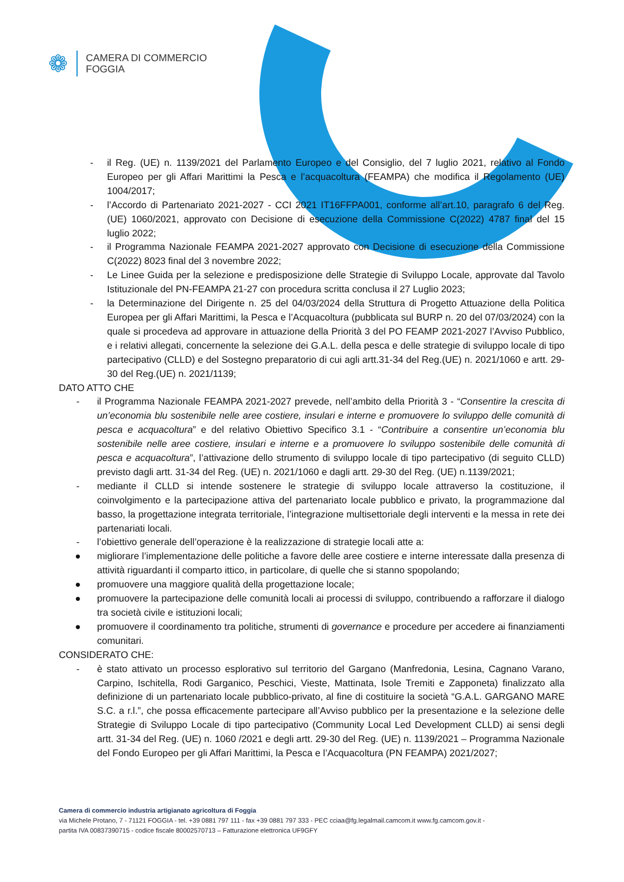❁
CAMERA DI COMMERCIO
FOGGIA
- il Reg. (UE) n. 1139/2021 del Parlamento Europeo e del Consiglio, del 7 luglio 2021, relativo al Fondo Europeo per gli Affari Marittimi la Pesca e l’acquacoltura (FEAMPA) che modifica il Regolamento (UE) 1004/2017;
- l’Accordo di Partenariato 2021-2027 - CCI 2021 IT16FFPA001, conforme all’art.10, paragrafo 6 del Reg.(UE) 1060/2021, approvato con Decisione di esecuzione della Commissione C(2022) 4787 final del 15 luglio 2022;
- il Programma Nazionale FEAMPA 2021-2027 approvato con Decisione di esecuzione della Commissione C(2022) 8023 final del 3 novembre 2022;
- Le Linee Guida per la selezione e predisposizione delle Strategie di Sviluppo Locale, approvate dal Tavolo Istituzionale del PN-FEAMPA 21-27 con procedura scritta conclusa il 27 Luglio 2023;
- la Determinazione del Dirigente n. 25 del 04/03/2024 della Struttura di Progetto Attuazione della Politica Europea per gli Affari Marittimi, la Pesca e l’Acquacoltura (pubblicata sul BURP n. 20 del 07/03/2024) con la quale si procedeva ad approvare in attuazione della Priorità 3 del PO FEAMP 2021-2027 l’Avviso Pubblico, e i relativi allegati, concernente la selezione dei G.A.L. della pesca e delle strategie di sviluppo locale di tipo partecipativo (CLLD) e del Sostegno preparatorio di cui agli artt.31-34 del Reg.(UE) n. 2021/1060 e artt. 29-30 del Reg.(UE) n. 2021/1139;
DATO ATTO CHE
- il Programma Nazionale FEAMPA 2021-2027 prevede, nell’ambito della Priorità 3 - “Consentire la crescita di un’economia blu sostenibile nelle aree costiere, insulari e interne e promuovere lo sviluppo delle comunità di pesca e acquacoltura” e del relativo Obiettivo Specifico 3.1 - “Contribuire a consentire un’economia blu sostenibile nelle aree costiere, insulari e interne e a promuovere lo sviluppo sostenibile delle comunità di pesca e acquacoltura”, l’attivazione dello strumento di sviluppo locale di tipo partecipativo (di seguito CLLD) previsto dagli artt. 31-34 del Reg. (UE) n. 2021/1060 e dagli artt. 29-30 del Reg. (UE) n.1139/2021;
- mediante il CLLD si intende sostenere le strategie di sviluppo locale attraverso la costituzione, il coinvolgimento e la partecipazione attiva del partenariato locale pubblico e privato, la programmazione dal basso, la progettazione integrata territoriale, l’integrazione multisettoriale degli interventi e la messa in rete dei partenariati locali.
- l’obiettivo generale dell’operazione è la realizzazione di strategie locali atte a:
● migliorare l’implementazione delle politiche a favore delle aree costiere e interne interessate dalla presenza di attività riguardanti il comparto ittico, in particolare, di quelle che si stanno spopolando;
● promuovere una maggiore qualità della progettazione locale;
● promuovere la partecipazione delle comunità locali ai processi di sviluppo, contribuendo a rafforzare il dialogo tra società civile e istituzioni locali;
● promuovere il coordinamento tra politiche, strumenti di governance e procedure per accedere ai finanziamenti comunitari.
CONSIDERATO CHE:
- è stato attivato un processo esplorativo sul territorio del Gargano (Manfredonia, Lesina, Cagnano Varano, Carpino, Ischitella, Rodi Garganico, Peschici, Vieste, Mattinata, Isole Tremiti e Zapponeta) finalizzato alla definizione di un partenariato locale pubblico-privato, al fine di costituire la società “G.A.L. GARGANO MARE S.C. a r.l.”, che possa efficacemente partecipare all’Avviso pubblico per la presentazione e la selezione delle Strategie di Sviluppo Locale di tipo partecipativo (Community Local Led Development CLLD) ai sensi degli artt. 31-34 del Reg. (UE) n. 1060 /2021 e degli artt. 29-30 del Reg. (UE) n. 1139/2021 – Programma Nazionale del Fondo Europeo per gli Affari Marittimi, la Pesca e l’Acquacoltura (PN FEAMPA) 2021/2027;
Camera di commercio industria artigianato agricoltura di Foggia
via Michele Protano, 7 - 71121 FOGGIA - tel. +39 0881 797 111 - fax +39 0881 797 333 - PEC cciaa@fg.legalmail.camcom.it www.fg.camcom.gov.it -
partita IVA 00837390715 - codice fiscale 80002570713 – Fatturazione elettronica UF9GFY